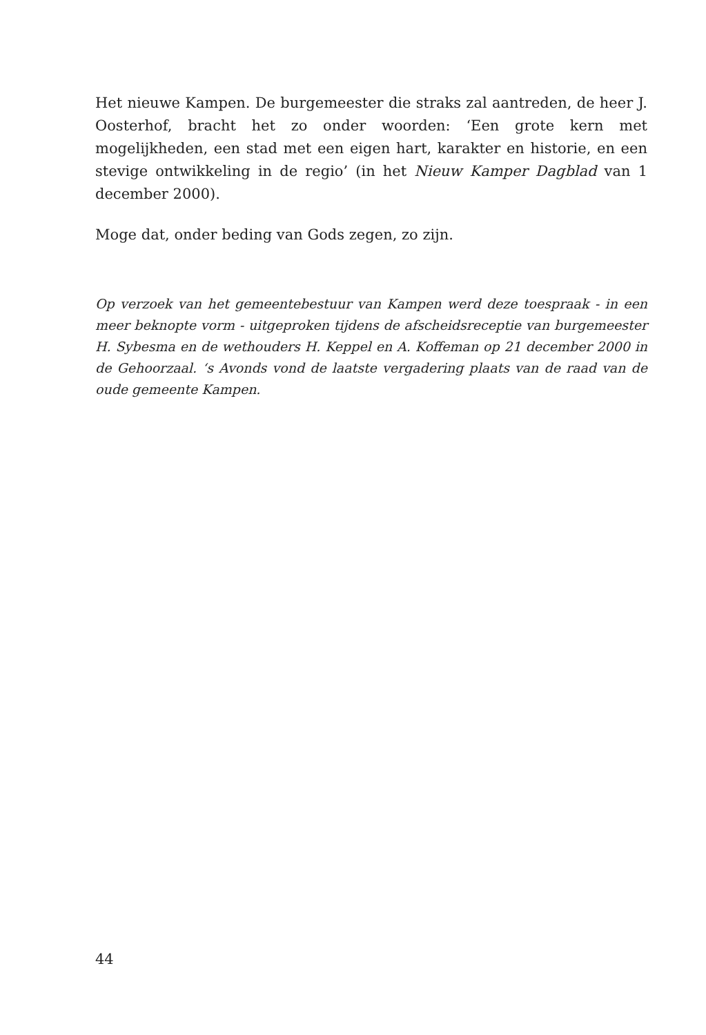Het nieuwe Kampen. De burgemeester die straks zal aantreden, de heer J. Oosterhof, bracht het zo onder woorden: ‘Een grote kern met mogelijkheden, een stad met een eigen hart, karakter en historie, en een stevige ontwikkeling in de regio’ (in het Nieuw Kamper Dagblad van 1 december 2000).
Moge dat, onder beding van Gods zegen, zo zijn.
Op verzoek van het gemeentebestuur van Kampen werd deze toespraak - in een meer beknopte vorm - uitgeproken tijdens de afscheidsreceptie van burgemeester H. Sybesma en de wethouders H. Keppel en A. Koffeman op 21 december 2000 in de Gehoorzaal. ‘s Avonds vond de laatste vergadering plaats van de raad van de oude gemeente Kampen.
44